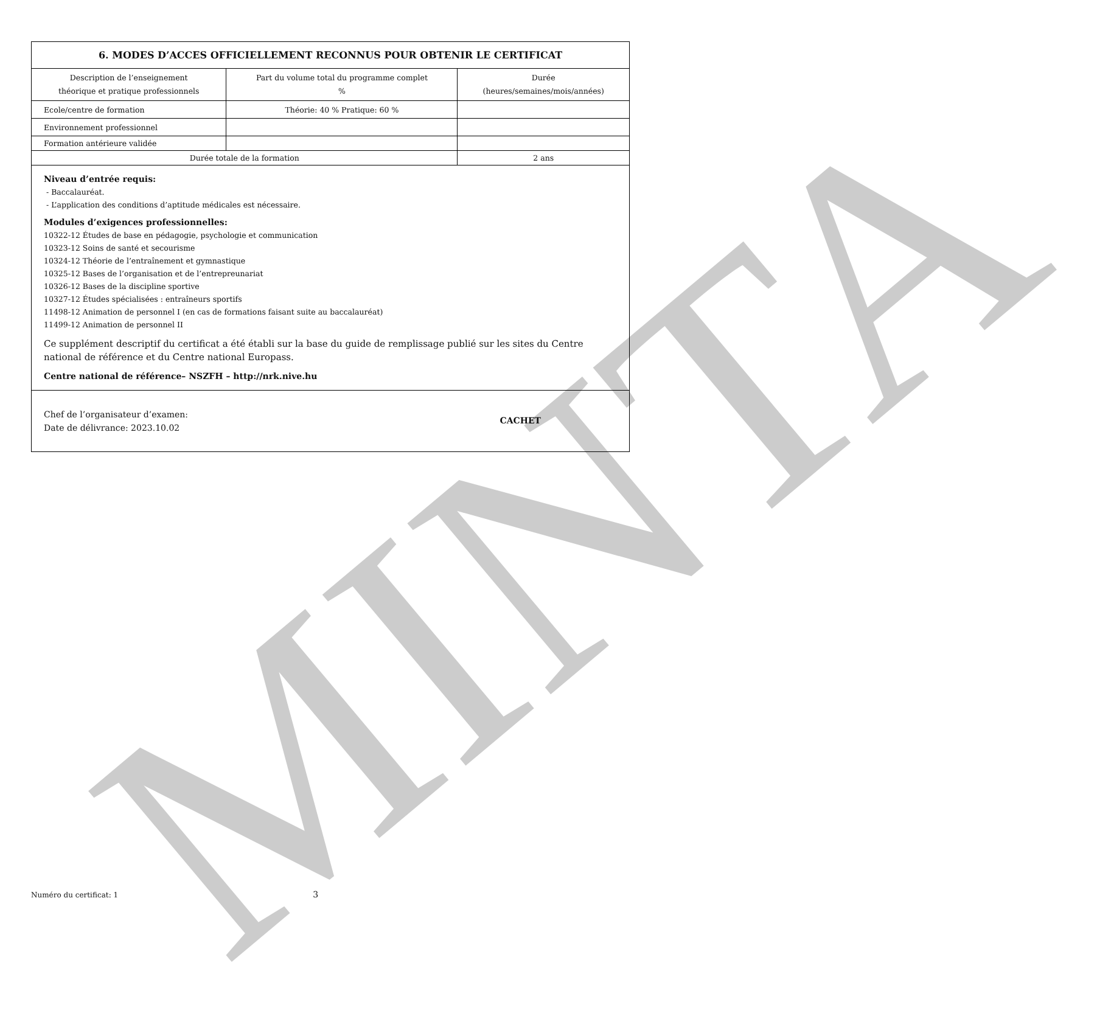MINTA
6. MODES D’ACCES OFFICIELLEMENT RECONNUS POUR OBTENIR LE CERTIFICAT
| Description de l’enseignement théorique et pratique professionnels | Part du volume total du programme complet % | Durée (heures/semaines/mois/années) |
| --- | --- | --- |
| Ecole/centre de formation | Théorie: 40 % Pratique: 60 % | |
| Environnement professionnel | | |
| Formation antérieure validée | | |
| Durée totale de la formation | | 2 ans |
Niveau d’entrée requis:
- Baccalauréat.
- L’application des conditions d’aptitude médicales est nécessaire.
Modules d’exigences professionnelles:
10322-12 Études de base en pédagogie, psychologie et communication
10323-12 Soins de santé et secourisme
10324-12 Théorie de l’entraînement et gymnastique
10325-12 Bases de l’organisation et de l’entrepreunariat
10326-12 Bases de la discipline sportive
10327-12 Études spécialisées : entraîneurs sportifs
11498-12 Animation de personnel I (en cas de formations faisant suite au baccalauréat)
11499-12 Animation de personnel II
Ce supplément descriptif du certificat a été établi sur la base du guide de remplissage publié sur les sites du Centre national de référence et du Centre national Europass.
Centre national de référence– NSZFH – http://nrk.nive.hu
Chef de l’organisateur d’examen:
Date de délivrance: 2023.10.02
CACHET
Numéro du certificat: 1 3